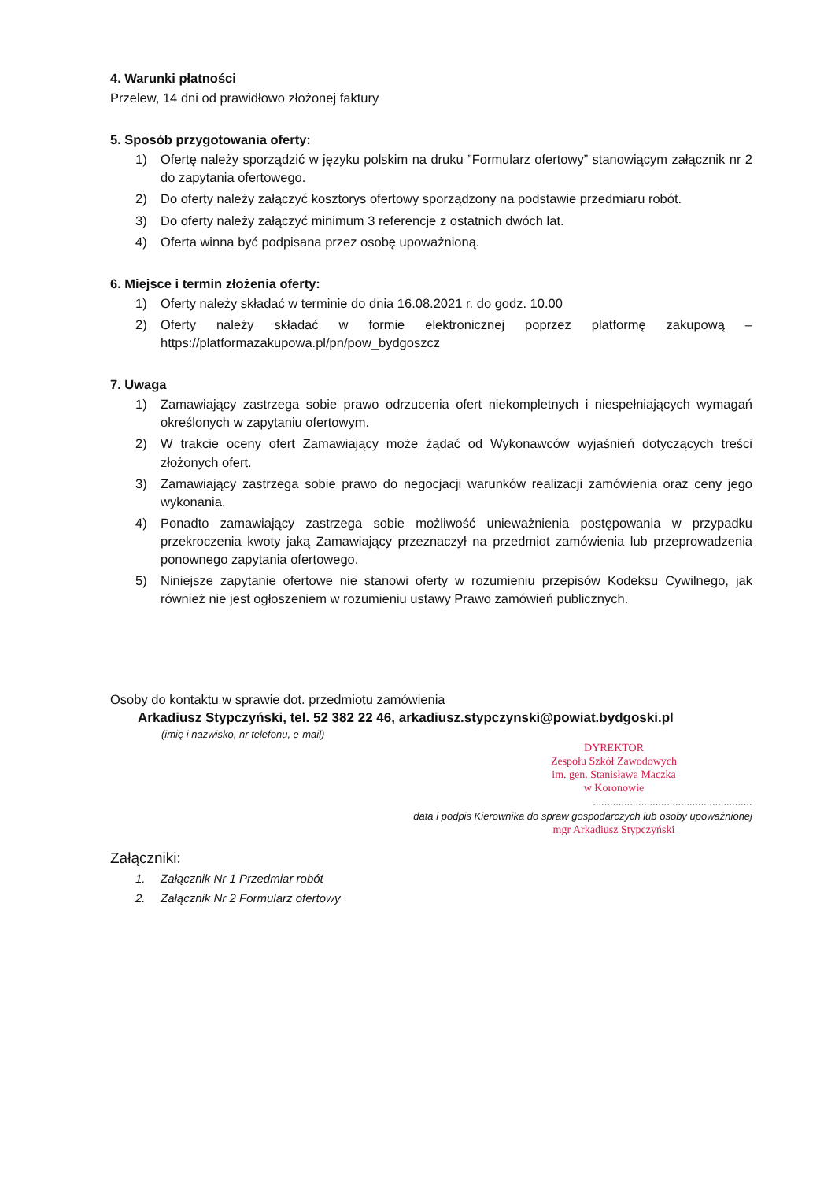4. Warunki płatności
Przelew, 14 dni od prawidłowo złożonej faktury
5. Sposób przygotowania oferty:
1) Ofertę należy sporządzić w języku polskim na druku ”Formularz ofertowy” stanowiącym załącznik nr 2 do zapytania ofertowego.
2) Do oferty należy załączyć kosztorys ofertowy sporządzony na podstawie przedmiaru robót.
3) Do oferty należy załączyć minimum 3 referencje z ostatnich dwóch lat.
4) Oferta winna być podpisana przez osobę upoważnioną.
6. Miejsce i termin złożenia oferty:
1) Oferty należy składać w terminie do dnia 16.08.2021 r. do godz. 10.00
2) Oferty należy składać w formie elektronicznej poprzez platformę zakupową – https://platformazakupowa.pl/pn/pow_bydgoszcz
7. Uwaga
1) Zamawiający zastrzega sobie prawo odrzucenia ofert niekompletnych i niespełniających wymagań określonych w zapytaniu ofertowym.
2) W trakcie oceny ofert Zamawiający może żądać od Wykonawców wyjaśnień dotyczących treści złożonych ofert.
3) Zamawiający zastrzega sobie prawo do negocjacji warunków realizacji zamówienia oraz ceny jego wykonania.
4) Ponadto zamawiający zastrzega sobie możliwość unieważnienia postępowania w przypadku przekroczenia kwoty jaką Zamawiający przeznaczył na przedmiot zamówienia lub przeprowadzenia ponownego zapytania ofertowego.
5) Niniejsze zapytanie ofertowe nie stanowi oferty w rozumieniu przepisów Kodeksu Cywilnego, jak również nie jest ogłoszeniem w rozumieniu ustawy Prawo zamówień publicznych.
Osoby do kontaktu w sprawie dot. przedmiotu zamówienia
Arkadiusz Stypczyński, tel. 52 382 22 46, arkadiusz.stypczynski@powiat.bydgoski.pl
(imię i nazwisko, nr telefonu, e-mail)
DYREKTOR
Zespołu Szkół Zawodowych
im. gen. Stanisława Maczka
w Koronowie
........................................................
data i podpis Kierownika do spraw gospodarczych lub osoby upoważnionej
mgr Arkadiusz Stypczyński
Załączniki:
1. Załącznik Nr 1 Przedmiar robót
2. Załącznik Nr 2 Formularz ofertowy